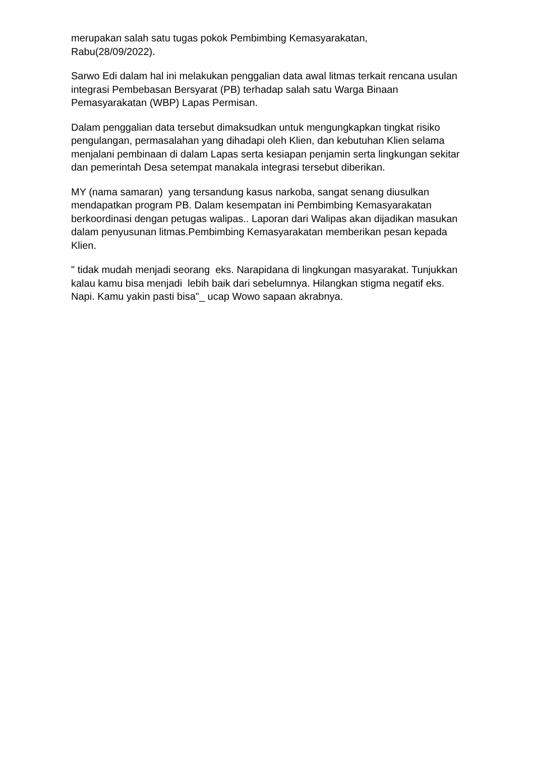merupakan salah satu tugas pokok Pembimbing Kemasyarakatan,
Rabu(28/09/2022).
Sarwo Edi dalam hal ini melakukan penggalian data awal litmas terkait rencana usulan integrasi Pembebasan Bersyarat (PB) terhadap salah satu Warga Binaan Pemasyarakatan (WBP) Lapas Permisan.
Dalam penggalian data tersebut dimaksudkan untuk mengungkapkan tingkat risiko pengulangan, permasalahan yang dihadapi oleh Klien, dan kebutuhan Klien selama menjalani pembinaan di dalam Lapas serta kesiapan penjamin serta lingkungan sekitar dan pemerintah Desa setempat manakala integrasi tersebut diberikan.
MY (nama samaran) yang tersandung kasus narkoba, sangat senang diusulkan mendapatkan program PB. Dalam kesempatan ini Pembimbing Kemasyarakatan berkoordinasi dengan petugas walipas.. Laporan dari Walipas akan dijadikan masukan dalam penyusunan litmas.Pembimbing Kemasyarakatan memberikan pesan kepada Klien.
" tidak mudah menjadi seorang eks. Narapidana di lingkungan masyarakat. Tunjukkan kalau kamu bisa menjadi lebih baik dari sebelumnya. Hilangkan stigma negatif eks. Napi. Kamu yakin pasti bisa"_ ucap Wowo sapaan akrabnya.